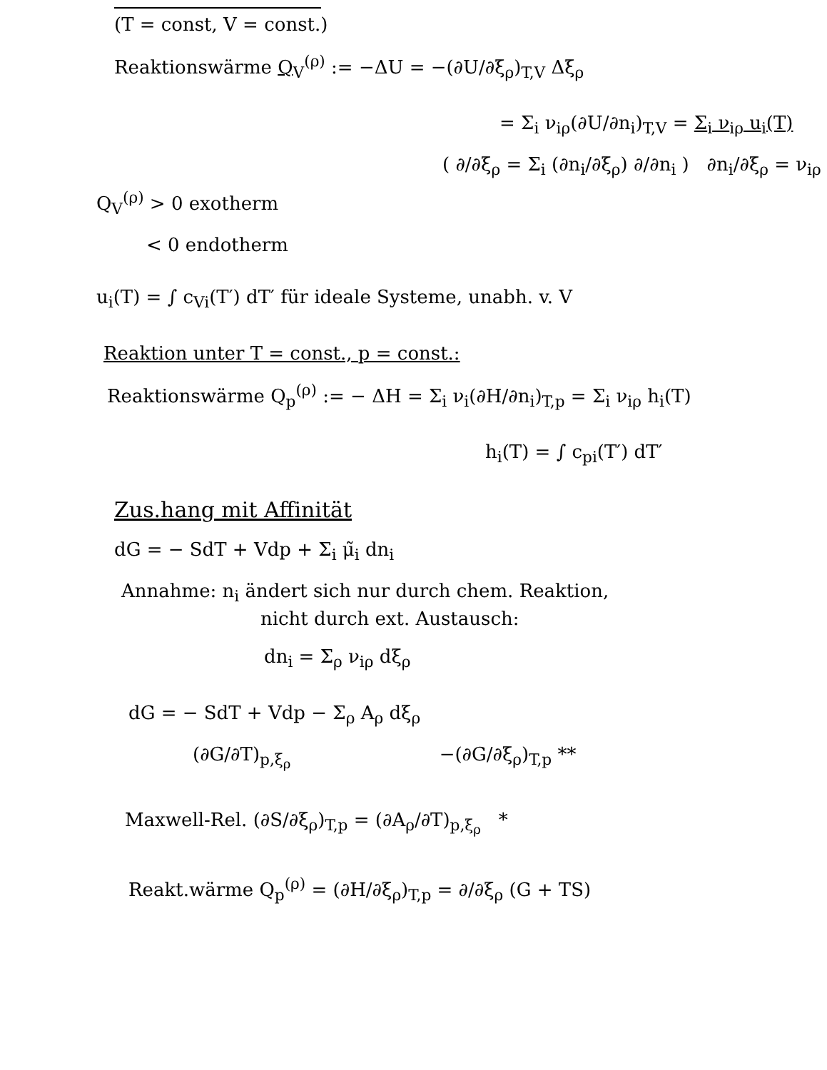(T = const, V = const.)
Reaktionswärme Q<sub>V</sub><sup>(ρ)</sup> := −ΔU = −(∂U/∂ξ<sub>ρ</sub>)<sub>T,V</sub> Δξ<sub>ρ</sub>
= Σ<sub>i</sub> ν<sub>iρ</sub>(∂U/∂n<sub>i</sub>)<sub>T,V</sub> = Σ<sub>i</sub> ν<sub>iρ</sub> u<sub>i</sub>(T)
( ∂/∂ξ<sub>ρ</sub> = Σ<sub>i</sub> (∂n<sub>i</sub>/∂ξ<sub>ρ</sub>) ∂/∂n<sub>i</sub> ) ∂n<sub>i</sub>/∂ξ<sub>ρ</sub> = ν<sub>iρ</sub>
Q<sub>V</sub><sup>(ρ)</sup> > 0 exotherm
< 0 endotherm
u<sub>i</sub>(T) = ∫ c<sub>Vi</sub>(T′) dT′ für ideale Systeme, unabh. v. V
Reaktion unter T = const., p = const.:
Reaktionswärme Q<sub>p</sub><sup>(ρ)</sup> := − ΔH = Σ<sub>i</sub> ν<sub>i</sub>(∂H/∂n<sub>i</sub>)<sub>T,p</sub> = Σ<sub>i</sub> ν<sub>iρ</sub> h<sub>i</sub>(T)
h<sub>i</sub>(T) = ∫ c<sub>pi</sub>(T′) dT′
Zus.hang mit Affinität
dG = − SdT + Vdp + Σ<sub>i</sub> μ̃<sub>i</sub> dn<sub>i</sub>
Annahme: n<sub>i</sub> ändert sich nur durch chem. Reaktion,
nicht durch ext. Austausch:
dn<sub>i</sub> = Σ<sub>ρ</sub> ν<sub>iρ</sub> dξ<sub>ρ</sub>
dG = − SdT + Vdp − Σ<sub>ρ</sub> A<sub>ρ</sub> dξ<sub>ρ</sub>
(∂G/∂T)<sub>p,ξ<sub>ρ</sub></sub> −(∂G/∂ξ<sub>ρ</sub>)<sub>T,p</sub> **
Maxwell-Rel. (∂S/∂ξ<sub>ρ</sub>)<sub>T,p</sub> = (∂A<sub>ρ</sub>/∂T)<sub>p,ξ<sub>ρ</sub></sub> *
Reakt.wärme Q<sub>p</sub><sup>(ρ)</sup> = (∂H/∂ξ<sub>ρ</sub>)<sub>T,p</sub> = ∂/∂ξ<sub>ρ</sub> (G + TS)